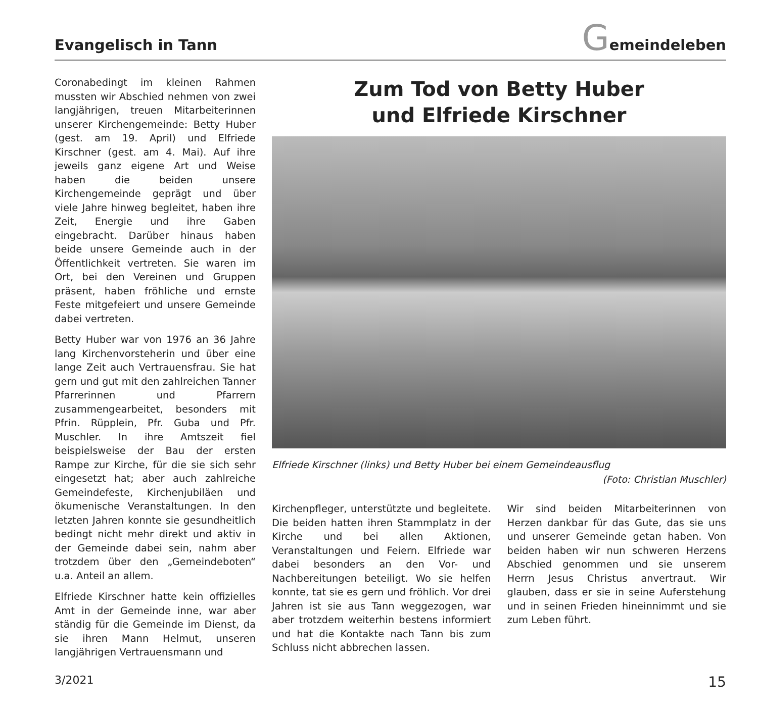Evangelisch in Tann
Gemeindeleben
Coronabedingt im kleinen Rahmen mussten wir Abschied nehmen von zwei langjährigen, treuen Mitarbeiterinnen unserer Kirchengemeinde: Betty Huber (gest. am 19. April) und Elfriede Kirschner (gest. am 4. Mai). Auf ihre jeweils ganz eigene Art und Weise haben die beiden unsere Kirchengemeinde geprägt und über viele Jahre hinweg begleitet, haben ihre Zeit, Energie und ihre Gaben eingebracht. Darüber hinaus haben beide unsere Gemeinde auch in der Öffentlichkeit vertreten. Sie waren im Ort, bei den Vereinen und Gruppen präsent, haben fröhliche und ernste Feste mitgefeiert und unsere Gemeinde dabei vertreten.
Betty Huber war von 1976 an 36 Jahre lang Kirchenvorsteherin und über eine lange Zeit auch Vertrauensfrau. Sie hat gern und gut mit den zahlreichen Tanner Pfarrerinnen und Pfarrern zusammengearbeitet, besonders mit Pfrin. Rüpplein, Pfr. Guba und Pfr. Muschler. In ihre Amtszeit fiel beispielsweise der Bau der ersten Rampe zur Kirche, für die sie sich sehr eingesetzt hat; aber auch zahlreiche Gemeindefeste, Kirchenjubiläen und ökumenische Veranstaltungen. In den letzten Jahren konnte sie gesundheitlich bedingt nicht mehr direkt und aktiv in der Gemeinde dabei sein, nahm aber trotzdem über den „Gemeindeboten“ u.a. Anteil an allem.
Elfriede Kirschner hatte kein offizielles Amt in der Gemeinde inne, war aber ständig für die Gemeinde im Dienst, da sie ihren Mann Helmut, unseren langjährigen Vertrauensmann und
Zum Tod von Betty Huber
und Elfriede Kirschner
Elfriede Kirschner (links) und Betty Huber bei einem Gemeindeausflug
(Foto: Christian Muschler)
Kirchenpfleger, unterstützte und begleitete. Die beiden hatten ihren Stammplatz in der Kirche und bei allen Aktionen, Veranstaltungen und Feiern. Elfriede war dabei besonders an den Vor- und Nachbereitungen beteiligt. Wo sie helfen konnte, tat sie es gern und fröhlich. Vor drei Jahren ist sie aus Tann weggezogen, war aber trotzdem weiterhin bestens informiert und hat die Kontakte nach Tann bis zum Schluss nicht abbrechen lassen.
Wir sind beiden Mitarbeiterinnen von Herzen dankbar für das Gute, das sie uns und unserer Gemeinde getan haben. Von beiden haben wir nun schweren Herzens Abschied genommen und sie unserem Herrn Jesus Christus anvertraut. Wir glauben, dass er sie in seine Auferstehung und in seinen Frieden hineinnimmt und sie zum Leben führt.
3/2021 15